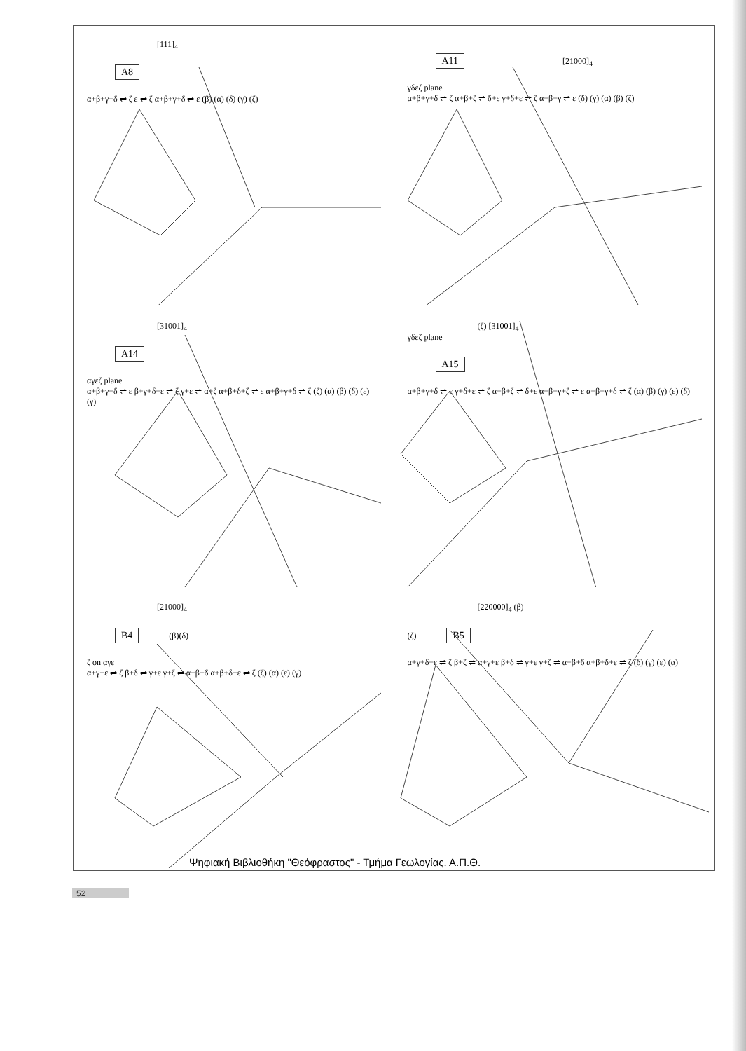[111]<sub>4</sub>
A8
α+β+γ+δ ⇌ ζ ε ⇌ ζ α+β+γ+δ ⇌ ε (β) (α) (δ) (γ) (ζ)
A11 [21000]<sub>4</sub>
γδεζ plane
α+β+γ+δ ⇌ ζ α+β+ζ ⇌ δ+ε γ+δ+ε ⇌ ζ α+β+γ ⇌ ε (δ) (γ) (α) (β) (ζ)
[31001]<sub>4</sub>
A14
αγεζ plane
α+β+γ+δ ⇌ ε β+γ+δ+ε ⇌ ζ γ+ε ⇌ α+ζ α+β+δ+ζ ⇌ ε α+β+γ+δ ⇌ ζ (ζ) (α) (β) (δ) (ε) (γ)
(ζ) [31001]<sub>4</sub>
γδεζ plane
A15
α+β+γ+δ ⇌ ε γ+δ+ε ⇌ ζ α+β+ζ ⇌ δ+ε α+β+γ+ζ ⇌ ε α+β+γ+δ ⇌ ζ (α) (β) (γ) (ε) (δ)
[21000]<sub>4</sub>
B4 (β)(δ)
ζ on αγε
α+γ+ε ⇌ ζ β+δ ⇌ γ+ε γ+ζ ⇌ α+β+δ α+β+δ+ε ⇌ ζ (ζ) (α) (ε) (γ)
[220000]<sub>4</sub> (β)
(ζ) B5
α+γ+δ+ε ⇌ ζ β+ζ ⇌ α+γ+ε β+δ ⇌ γ+ε γ+ζ ⇌ α+β+δ α+β+δ+ε ⇌ ζ (δ) (γ) (ε) (α)
Ψηφιακή Βιβλιοθήκη "Θεόφραστος" - Τμήμα Γεωλογίας. Α.Π.Θ.
52